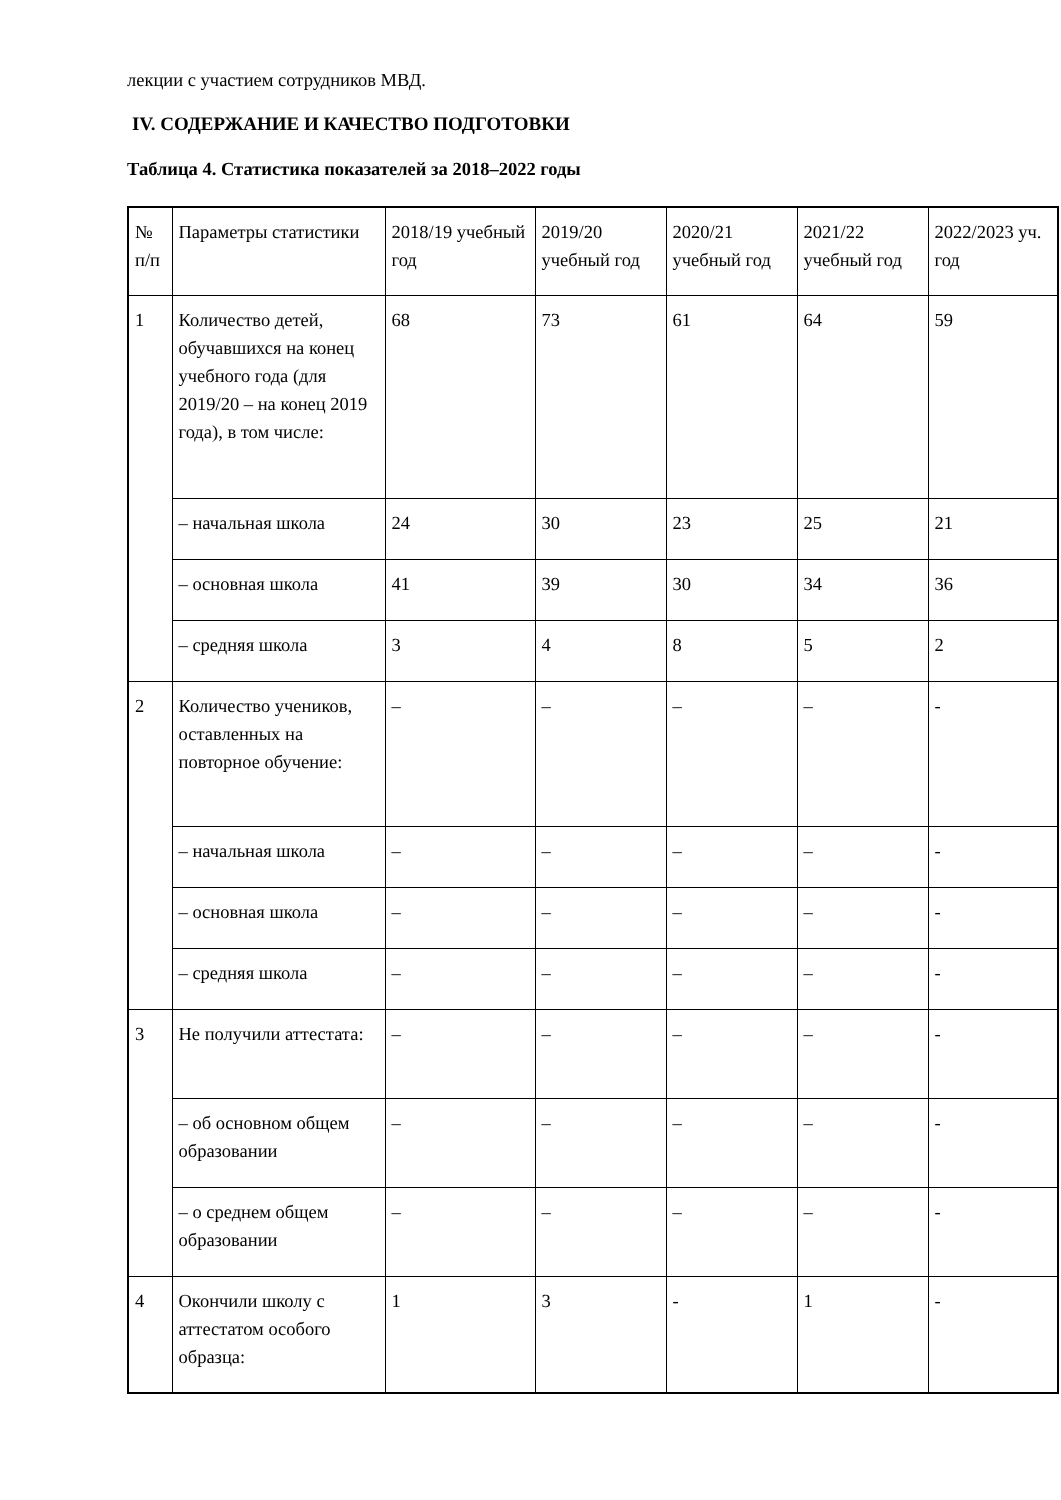лекции с участием сотрудников МВД.
IV. СОДЕРЖАНИЕ И КАЧЕСТВО ПОДГОТОВКИ
Таблица 4. Статистика показателей за 2018–2022 годы
| № п/п | Параметры статистики | 2018/19 учебный год | 2019/20 учебный год | 2020/21 учебный год | 2021/22 учебный год | 2022/2023 уч. год |
| 1 | Количество детей, обучавшихся на конец учебного года (для 2019/20 – на конец 2019 года), в том числе: | 68 | 73 | 61 | 64 | 59 |
| | – начальная школа | 24 | 30 | 23 | 25 | 21 |
| | – основная школа | 41 | 39 | 30 | 34 | 36 |
| | – средняя школа | 3 | 4 | 8 | 5 | 2 |
| 2 | Количество учеников, оставленных на повторное обучение: | – | – | – | – | - |
| | – начальная школа | – | – | – | – | - |
| | – основная школа | – | – | – | – | - |
| | – средняя школа | – | – | – | – | - |
| 3 | Не получили аттестата: | – | – | – | – | - |
| | – об основном общем образовании | – | – | – | – | - |
| | – о среднем общем образовании | – | – | – | – | - |
| 4 | Окончили школу с аттестатом особого образца: | 1 | 3 | - | 1 | - |